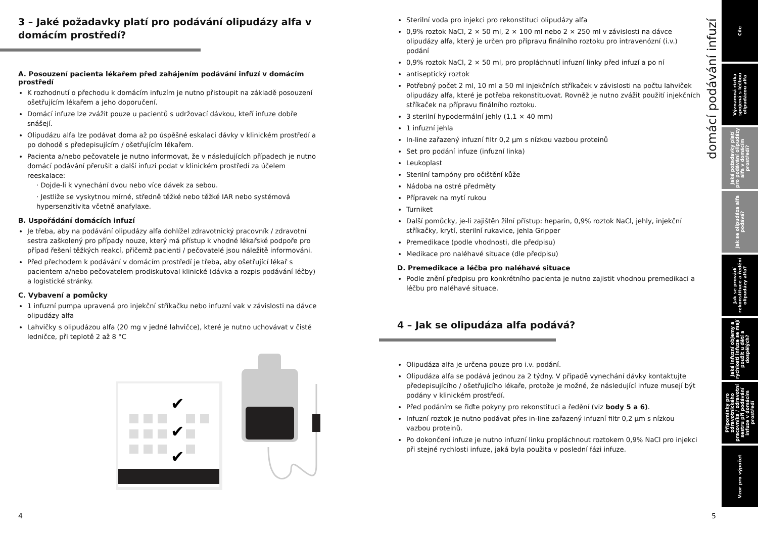3 – Jaké požadavky platí pro podávání olipudázy alfa v domácím prostředí?
A. Posouzení pacienta lékařem před zahájením podávání infuzí v domácím prostředí
K rozhodnutí o přechodu k domácím infuzím je nutno přistoupit na základě posouzení ošetřujícím lékařem a jeho doporučení.
Domácí infuze lze zvážit pouze u pacientů s udržovací dávkou, kteří infuze dobře snášejí.
Olipudázu alfa lze podávat doma až po úspěšné eskalaci dávky v klinickém prostředí a po dohodě s předepisujícím / ošetřujícím lékařem.
Pacienta a/nebo pečovatele je nutno informovat, že v následujících případech je nutno domácí podávání přerušit a další infuzi podat v klinickém prostředí za účelem reeskalace:
· Dojde-li k vynechání dvou nebo více dávek za sebou.
· Jestliže se vyskytnou mírné, středně těžké nebo těžké IAR nebo systémová hypersenzitivita včetně anafylaxe.
B. Uspořádání domácích infuzí
Je třeba, aby na podávání olipudázy alfa dohlížel zdravotnický pracovník / zdravotní sestra zaškolený pro případy nouze, který má přístup k vhodné lékařské podpoře pro případ řešení těžkých reakcí, přičemž pacienti / pečovatelé jsou náležitě informováni.
Před přechodem k podávání v domácím prostředí je třeba, aby ošetřující lékař s pacientem a/nebo pečovatelem prodiskutoval klinické (dávka a rozpis podávání léčby) a logistické stránky.
C. Vybavení a pomůcky
1 infuzní pumpa upravená pro injekční stříkačku nebo infuzní vak v závislosti na dávce olipudázy alfa
Lahvičky s olipudázou alfa (20 mg v jedné lahvičce), které je nutno uchovávat v čisté ledničce, při teplotě 2 až 8 °C
✔
✔
✔
Sterilní voda pro injekci pro rekonstituci olipudázy alfa
0,9% roztok NaCl, 2 × 50 ml, 2 × 100 ml nebo 2 × 250 ml v závislosti na dávce olipudázy alfa, který je určen pro přípravu finálního roztoku pro intravenózní (i.v.) podání
0,9% roztok NaCl, 2 × 50 ml, pro propláchnutí infuzní linky před infuzí a po ní
antiseptický roztok
Potřebný počet 2 ml, 10 ml a 50 ml injekčních stříkaček v závislosti na počtu lahviček olipudázy alfa, které je potřeba rekonstituovat. Rovněž je nutno zvážit použití injekčních stříkaček na přípravu finálního roztoku.
3 sterilní hypodermální jehly (1,1 × 40 mm)
1 infuzní jehla
In-line zařazený infuzní filtr 0,2 µm s nízkou vazbou proteinů
Set pro podání infuze (infuzní linka)
Leukoplast
Sterilní tampóny pro očištění kůže
Nádoba na ostré předměty
Přípravek na mytí rukou
Turniket
Další pomůcky, je-li zajištěn žilní přístup: heparin, 0,9% roztok NaCl, jehly, injekční stříkačky, krytí, sterilní rukavice, jehla Gripper
Premedikace (podle vhodnosti, dle předpisu)
Medikace pro naléhavé situace (dle předpisu)
D. Premedikace a léčba pro naléhavé situace
Podle znění předpisu pro konkrétního pacienta je nutno zajistit vhodnou premedikaci a léčbu pro naléhavé situace.
4 – Jak se olipudáza alfa podává?
Olipudáza alfa je určena pouze pro i.v. podání.
Olipudáza alfa se podává jednou za 2 týdny. V případě vynechání dávky kontaktujte předepisujícího / ošetřujícího lékaře, protože je možné, že následující infuze musejí být podány v klinickém prostředí.
Před podáním se řiďte pokyny pro rekonstituci a ředění (viz body 5 a 6).
Infuzní roztok je nutno podávat přes in-line zařazený infuzní filtr 0,2 µm s nízkou vazbou proteinů.
Po dokončení infuze je nutno infuzní linku propláchnout roztokem 0,9% NaCl pro injekci při stejné rychlosti infuze, jaká byla použita v poslední fázi infuze.
domácí podávání infuzí
Cíle
Významná rizika spojená s léčbou olipudázou alfa
Jaké požadavky platí pro podávání olipudázy alfa v domácím prostředí?
Jak se olipudáza alfa podává?
Jak se provádí rekonstituce a ředění olipudázy alfa?
Jaké infuzní objemy a rychlosti infuze se mají použít u dětí a dospělých?
Připomínky pro zdravotnického pracovníka / zdravotní sestru při podávání infuze v domácím prostředí
Vzor pro výpočet
4 5